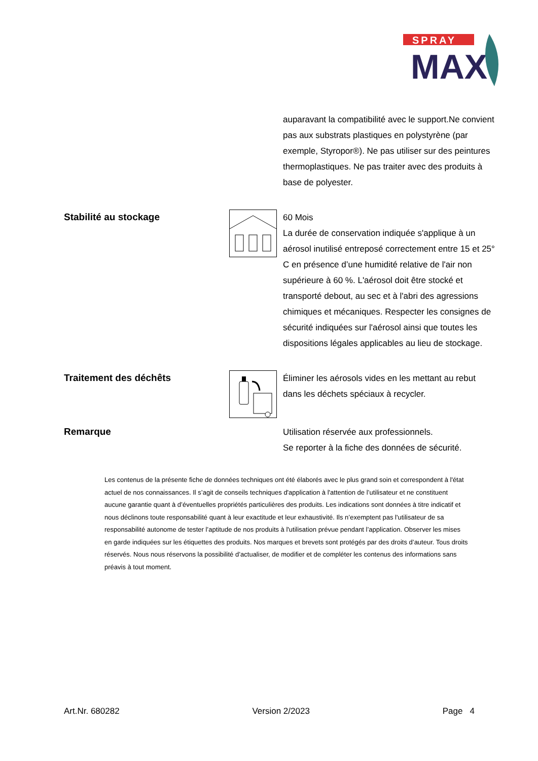SPRAY
MAX
auparavant la compatibilité avec le support.Ne convient pas aux substrats plastiques en polystyrène (par exemple, Styropor®). Ne pas utiliser sur des peintures thermoplastiques. Ne pas traiter avec des produits à base de polyester.
Stabilité au stockage
60 Mois
La durée de conservation indiquée s'applique à un aérosol inutilisé entreposé correctement entre 15 et 25° C en présence d’une humidité relative de l'air non supérieure à 60 %. L'aérosol doit être stocké et transporté debout, au sec et à l'abri des agressions chimiques et mécaniques. Respecter les consignes de sécurité indiquées sur l'aérosol ainsi que toutes les dispositions légales applicables au lieu de stockage.
Traitement des déchêts
Éliminer les aérosols vides en les mettant au rebut dans les déchets spéciaux à recycler.
Remarque
Utilisation réservée aux professionnels.
Se reporter à la fiche des données de sécurité.
Les contenus de la présente fiche de données techniques ont été élaborés avec le plus grand soin et correspondent à l'état actuel de nos connaissances. Il s’agit de conseils techniques d'application à l'attention de l’utilisateur et ne constituent aucune garantie quant à d’éventuelles propriétés particulières des produits. Les indications sont données à titre indicatif et nous déclinons toute responsabilité quant à leur exactitude et leur exhaustivité. Ils n’exemptent pas l'utilisateur de sa responsabilité autonome de tester l’aptitude de nos produits à l'utilisation prévue pendant l’application. Observer les mises en garde indiquées sur les étiquettes des produits. Nos marques et brevets sont protégés par des droits d’auteur. Tous droits réservés. Nous nous réservons la possibilité d’actualiser, de modifier et de compléter les contenus des informations sans préavis à tout moment.
Art.Nr. 680282 Version 2/2023 Page 4